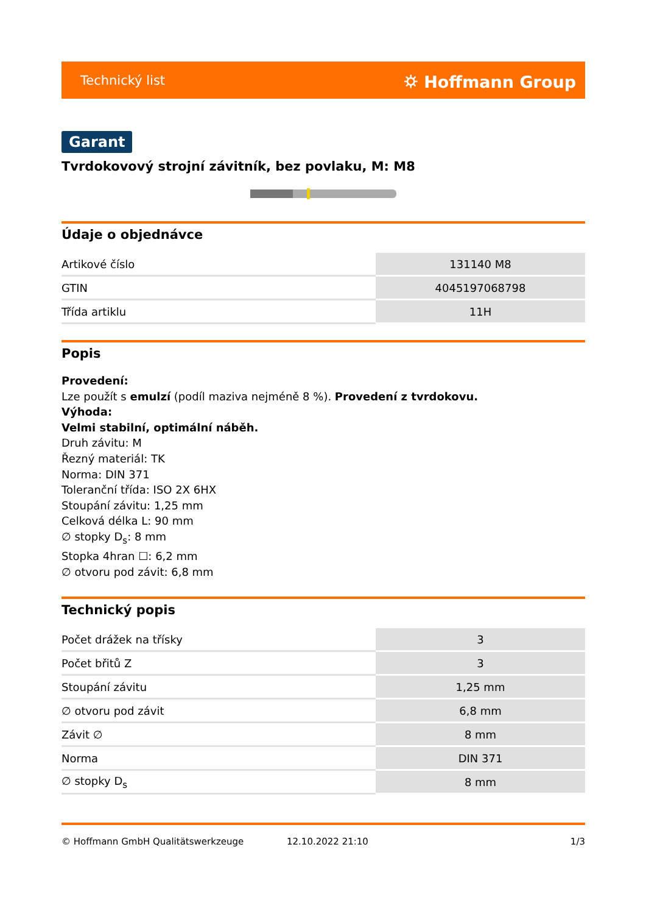Technický list ⛭ Hoffmann Group
Garant
Tvrdokovový strojní závitník, bez povlaku, M: M8
Údaje o objednávce
| Artikové číslo | 131140 M8 |
| GTIN | 4045197068798 |
| Třída artiklu | 11H |
Popis
Provedení:
Lze použít s emulzí (podíl maziva nejméně 8 %). Provedení z tvrdokovu.
Výhoda:
Velmi stabilní, optimální náběh.
Druh závitu: M
Řezný materiál: TK
Norma: DIN 371
Toleranční třída: ISO 2X 6HX
Stoupání závitu: 1,25 mm
Celková délka L: 90 mm
∅ stopky D<sub>s</sub>: 8 mm
Stopka 4hran ☐: 6,2 mm
∅ otvoru pod závit: 6,8 mm
Technický popis
| Počet drážek na třísky | 3 |
| Počet břitů Z | 3 |
| Stoupání závitu | 1,25 mm |
| ∅ otvoru pod závit | 6,8 mm |
| Závit ∅ | 8 mm |
| Norma | DIN 371 |
| ∅ stopky D<sub>s</sub> | 8 mm |
© Hoffmann GmbH Qualitätswerkzeuge 12.10.2022 21:10 1/3